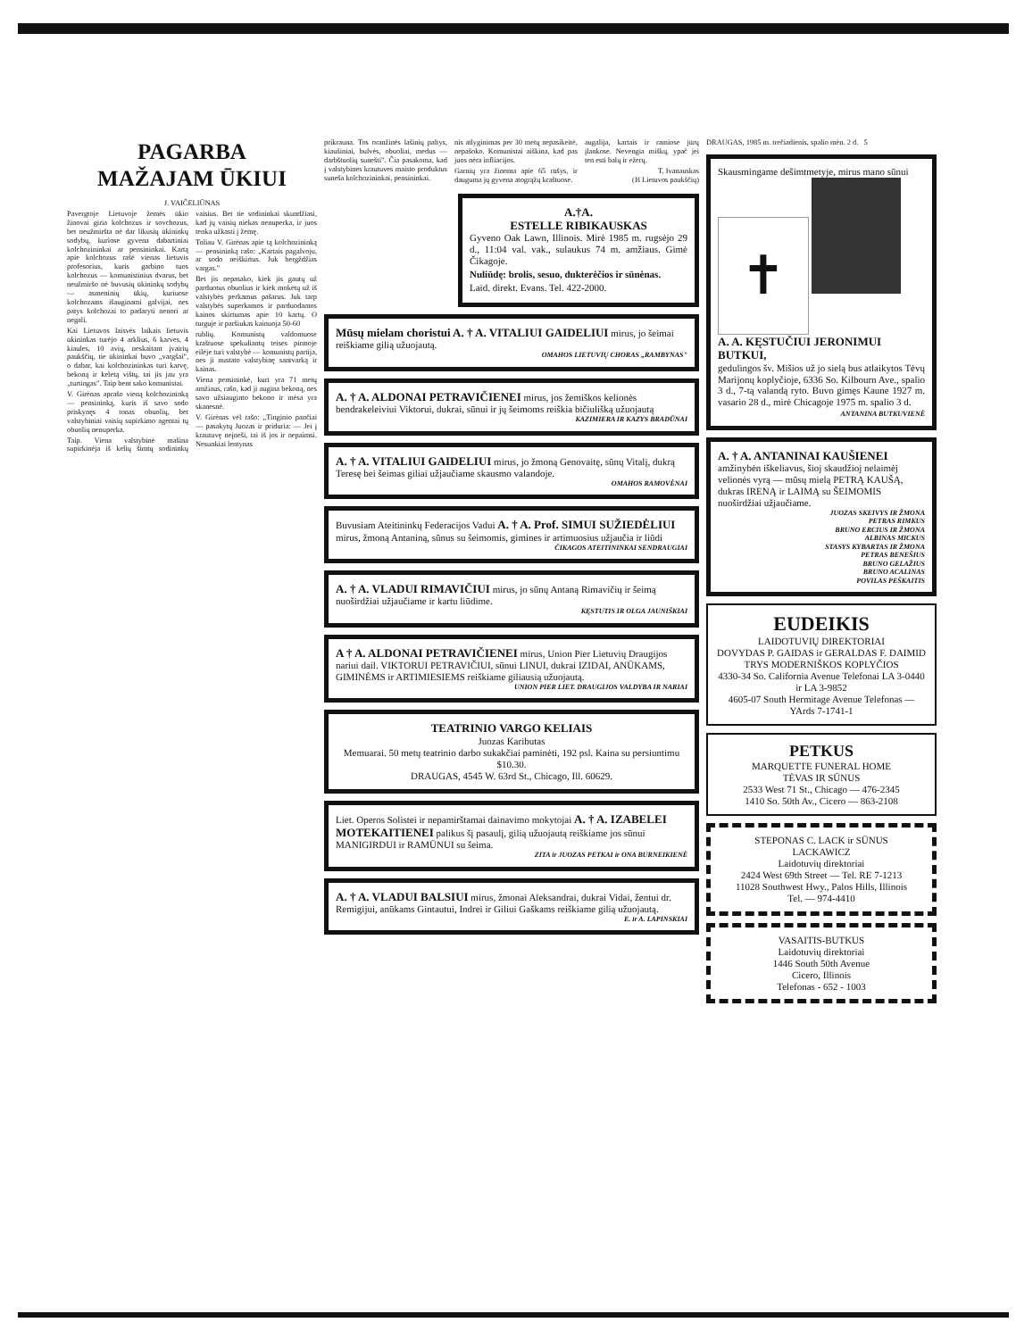PAGARBA
MAŽAJAM ŪKIUI
J. VAIČELIŪNAS
Pavergtoje Lietuvoje žemės ūkio žinovai giria kolchozus ir sovchozus, bet neužmiršta nė dar likusių ūkininkų sodybų, kuriose gyvena dabartiniai kolchozininkai ar pensininkai. Kartą apie kolchozus rašė vienas lietuvis profesorius, kuris garbino tuos kolchozus — komunistinius dvarus, bet neužmiršo nė buvusių ūkininkų sodybų — asmeninių ūkių, kuriuose kolchozams išauginami galvijai, nes patys kolchozai to padaryti nenori ar negali.
Kai Lietuvos laisvės laikais lietuvis ūkininkas turėjo 4 arklius, 6 karves, 4 kiaules, 10 avių, neskaitant įvairių paukščių, tie ūkininkai buvo „vargšai", o dabar, kai kolchozininkas turi karvę, bekoną ir keletą vištų, tai jis jau yra „turtingas". Taip bent sako komunistai.
V. Girėnas aprašo vieną kolchozininką — pensininką, kuris iš savo sodo priskynęs 4 tonas obuolių, bet valstybiniai vaisių supirkimo agentai tų obuolių nenuperka.
Taip. Viena valstybinė mašina supirkinėja iš kelių šimtų sodininkų vaisius. Bet tie sodininkai skundžiasi, kad jų vaisių niekas nenuperka, ir juos tenka užkasti į žemę.
Toliau V. Girėnas apie tą kolchozininką — pensininką rašo: „Kartais pagalvoju, ar sodo neiškirtus. Juk bergždžias vargas."
Bet jis nepasako, kiek jis gautų už parduotus obuolius ir kiek mokėtų už iš valstybės perkamus pašarus. Juk tarp valstybės superkamos ir parduodamos kainos skirtumas apie 10 kartų. O turguje ir paršiukas kainuoja 50-60
rublių. Komunistų valdomuose kraštuose spekuliantų teises pirmoje eilėje turi valstybė — komunistų partija, nes ji nustato valstybinę santvarką ir kainas.
Viena pensininkė, kuri yra 71 metų amžiaus, rašo, kad ji augina bekoną, nes savo užsiauginto bekono ir mėsa yra skanesnė.
V. Girėnas vėl rašo: „Tingi­nio pančiai — pasakytų Juozas ir priduria: — Jei į krautuvę neįneši, tai iš jos ir nepaimsi. Nesunkiai lentynas
prikrauna. Tos oranžinės lašinių paltys, kiaušiniai, bulvės, obuoliai, medus — darbštuolių sunešti". Čia pasakoma, kad į valstybines krautuves maisto produktus suneša kolchozininkai, pensininkai.
nis atlyginimas per 30 metų nepasikeitė, nepašoko. Komunistai aiškina, kad pas juos nėra infliacijos.
Garnių yra žinoma apie 65 rūšys, ir dauguma jų gyvena atogrąžų kraštuose.
augalija, kartais ir ramiose jūrų įlankose. Nevengia miškų, ypač jei ten esti balų ir ežerų.
T. Ivanauskas
(Iš Lietuvos paukščių)
A.†A.
ESTELLE RIBIKAUSKAS
Gyveno Oak Lawn, Illinois. Mirė 1985 m. rugsėjo 29 d., 11:04 val. vak., sulaukus 74 m. amžiaus. Gimė Čikagoje.
Nuliūdę: brolis, sesuo, dukterėčios ir sūnėnas.
Laid. direkt. Evans. Tel. 422-2000.
Mūsų mielam choristui A. † A. VITALIUI GAIDELIUI mirus, jo šeimai reiškiame gilią užuojautą.
OMAHOS LIETUVIŲ CHORAS „RAMBYNAS"
A. † A. ALDONAI PETRAVIČIENEI mirus, jos žemiškos kelionės bendrakeleiviui Viktorui, dukrai, sūnui ir jų šeimoms reiškia bičiulišką užuojautą
KAZIMIERA IR KAZYS BRADŪNAI
A. † A. VITALIUI GAIDELIUI mirus, jo žmoną Genovaitę, sūnų Vitalį, dukrą Teresę bei šeimas giliai užjaučiame skausmo valandoje.
OMAHOS RAMOVĖNAI
Buvusiam Ateitininkų Federacijos Vadui A. † A. Prof. SIMUI SUŽIEDĖLIUI mirus, žmoną Antaniną, sūnus su šeimomis, gimines ir artimuosius užjaučia ir liūdi
ČIKAGOS ATEITININKAI SENDRAUGIAI
A. † A. VLADUI RIMAVIČIUI mirus, jo sūnų Antaną Rimavičių ir šeimą nuoširdžiai užjaučiame ir kartu liūdime.
KĘSTUTIS IR OLGA JAUNIŠKIAI
A † A. ALDONAI PETRAVIČIENEI mirus, Union Pier Lietuvių Draugijos nariui dail. VIKTORUI PETRAVIČIUI, sūnui LINUI, dukrai IZIDAI, ANŪKAMS, GIMINĖMS ir ARTIMIESIEMS reiškiame giliausią užuojautą.
UNION PIER LIET. DRAUGIJOS VALDYBA IR NARIAI
TEATRINIO VARGO KELIAIS
Juozas Kaributas
Memuarai. 50 metų teatrinio darbo sukakčiai paminėti, 192 psl. Kaina su persiuntimu $10.30.
DRAUGAS, 4545 W. 63rd St., Chicago, Ill. 60629.
Liet. Operos Solistei ir nepamirštamai dainavimo mokytojai A. † A. IZABELEI MOTEKAITIENEI palikus šį pasaulį, gilią užuojautą reiškiame jos sūnui MANIGIRDUI ir RAMŪNUI su šeima.
ZITA ir JUOZAS PETKAI ir ONA BURNEIKIENĖ
A. † A. VLADUI BALSIUI mirus, žmonai Aleksandrai, dukrai Vidai, žentui dr. Remigijui, anūkams Gintautui, Indrei ir Giliui Gaškams reiškiame gilią užuojautą.
E. ir A. LAPINSKIAI
DRAUGAS, 1985 m. trečiadienis, spalio mėn. 2 d. 5
Skausmingame dešimtmetyje, mirus mano sūnui
✝
A. A. KĘSTUČIUI JERONIMUI BUTKUI,
gedulingos šv. Mišios už jo sielą bus atlaikytos Tėvų Marijonų koplyčioje, 6336 So. Kilbourn Ave., spalio 3 d., 7-tą valandą ryto. Buvo gimęs Kaune 1927 m. vasario 28 d., mirė Chicagoje 1975 m. spalio 3 d.
ANTANINA BUTKUVIENĖ
A. † A. ANTANINAI KAUŠIENEI amžinybėn iškeliavus, šioj skaudžioj nelaimėj velionės vyrą — mūsų mielą PETRĄ KAUŠĄ, dukras IRENĄ ir LAIMĄ su ŠEIMOMIS nuoširdžiai užjaučiame.
JUOZAS SKEIVYS IR ŽMONA
PETRAS RIMKUS
BRUNO ERCIUS IR ŽMONA
ALBINAS MICKUS
STASYS KYBARTAS IR ŽMONA
PETRAS BENEŠIUS
BRUNO GELAŽIUS
BRUNO ACALINAS
POVILAS PEŠKAITIS
EUDEIKIS
LAIDOTUVIŲ DIREKTORIAI
DOVYDAS P. GAIDAS ir GERALDAS F. DAIMID
TRYS MODERNIŠKOS KOPLYČIOS
4330-34 So. California Avenue Telefonai LA 3-0440 ir LA 3-9852
4605-07 South Hermitage Avenue Telefonas — YArds 7-1741-1
PETKUS
MARQUETTE FUNERAL HOME
TĖVAS IR SŪNUS
2533 West 71 St., Chicago — 476-2345
1410 So. 50th Av., Cicero — 863-2108
STEPONAS C. LACK ir SŪNUS
LACKAWICZ
Laidotuvių direktoriai
2424 West 69th Street — Tel. RE 7-1213
11028 Southwest Hwy., Palos Hills, Illinois
Tel. — 974-4410
VASAITIS-BUTKUS
Laidotuvių direktoriai
1446 South 50th Avenue
Cicero, Illinois
Telefonas - 652 - 1003